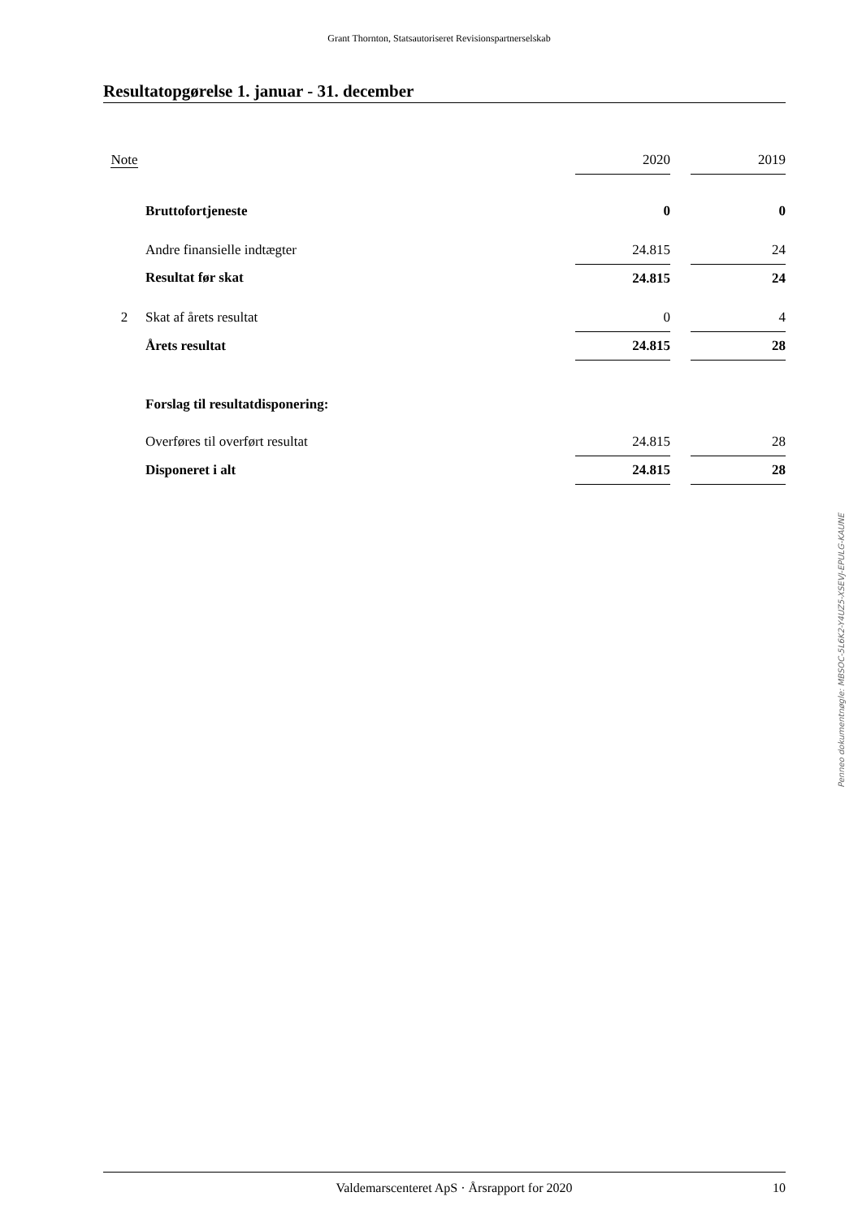Grant Thornton, Statsautoriseret Revisionspartnerselskab
Resultatopgørelse 1. januar - 31. december
| Note | | 2020 | | 2019 |
| | Bruttofortjeneste | 0 | | 0 |
| | Andre finansielle indtægter | 24.815 | | 24 |
| | Resultat før skat | 24.815 | | 24 |
| 2 | Skat af årets resultat | 0 | | 4 |
| | Årets resultat | 24.815 | | 28 |
| | Forslag til resultatdisponering: | | | |
| | Overføres til overført resultat | 24.815 | | 28 |
| | Disponeret i alt | 24.815 | | 28 |
Penneo dokumentnøgle: MBSOC-5L6K2-Y4UZ5-XSEVJ-EPULG-KAUNE
Valdemarscenteret ApS · Årsrapport for 2020 10